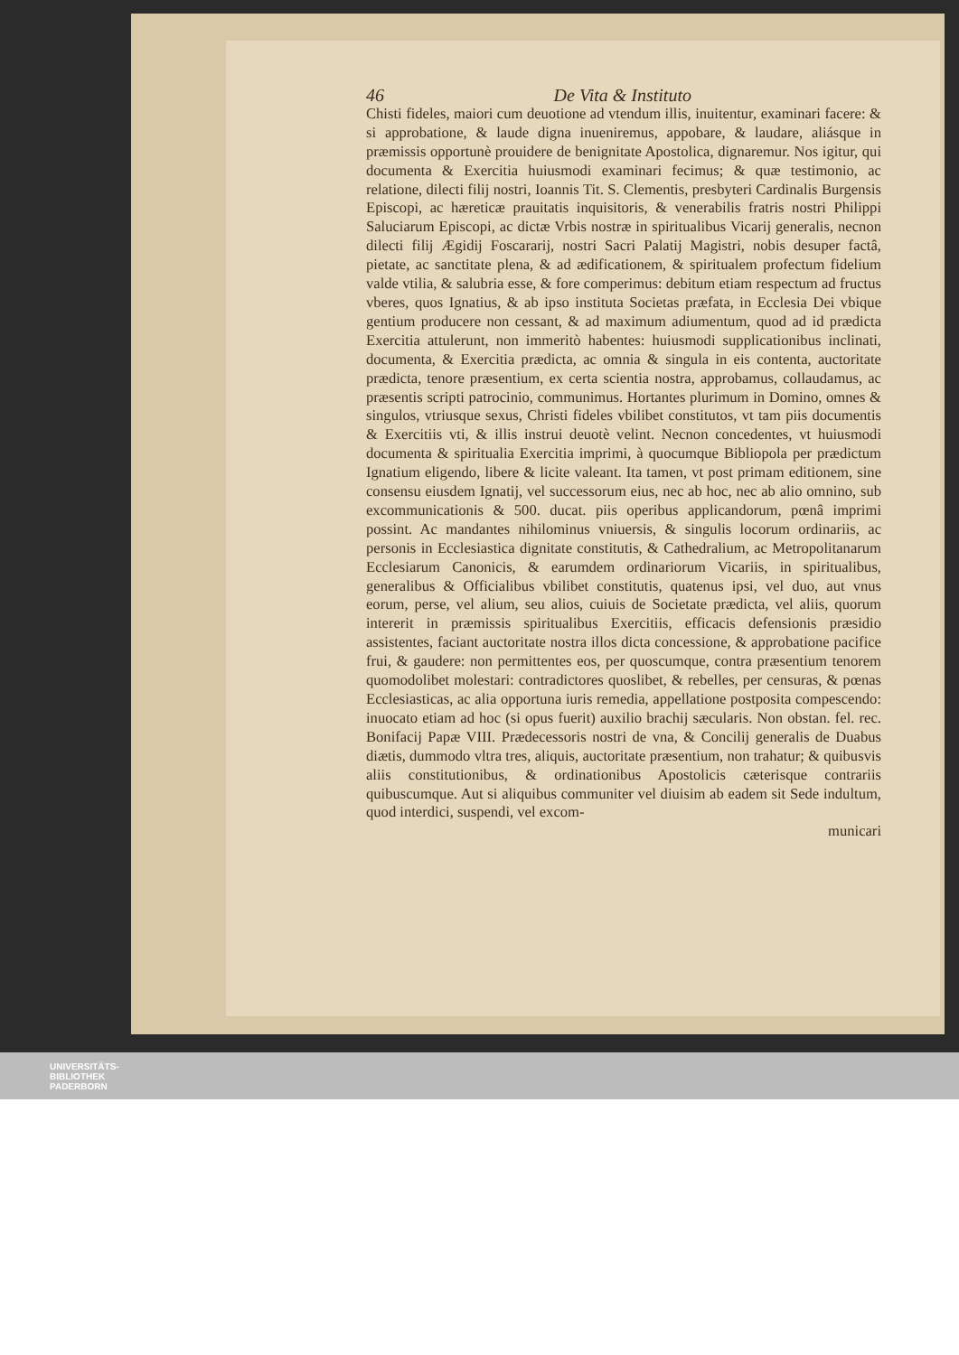46 De Vita & Instituto
Chisti fideles, maiori cum deuotione ad vtendum illis, inuitentur, examinari facere: & si approbatione, & laude digna inueniremus, appobare, & laudare, aliásque in præmissis opportunè prouidere de benignitate Apostolica, dignaremur. Nos igitur, qui documenta & Exercitia huiusmodi examinari fecimus; & quæ testimonio, ac relatione, dilecti filij nostri, Ioannis Tit. S. Clementis, presbyteri Cardinalis Burgensis Episcopi, ac hæreticæ prauitatis inquisitoris, & venerabilis fratris nostri Philippi Saluciarum Episcopi, ac dictæ Vrbis nostræ in spiritualibus Vicarij generalis, necnon dilecti filij Ægidij Foscararij, nostri Sacri Palatij Magistri, nobis desuper factâ, pietate, ac sanctitate plena, & ad ædificationem, & spiritualem profectum fidelium valde vtilia, & salubria esse, & fore comperimus: debitum etiam respectum ad fructus vberes, quos Ignatius, & ab ipso instituta Societas præfata, in Ecclesia Dei vbique gentium producere non cessant, & ad maximum adiumentum, quod ad id prædicta Exercitia attulerunt, non immeritò habentes: huiusmodi supplicationibus inclinati, documenta, & Exercitia prædicta, ac omnia & singula in eis contenta, auctoritate prædicta, tenore præsentium, ex certa scientia nostra, approbamus, collaudamus, ac præsentis scripti patrocinio, communimus. Hortantes plurimum in Domino, omnes & singulos, vtriusque sexus, Christi fideles vbilibet constitutos, vt tam piis documentis & Exercitiis vti, & illis instrui deuotè velint. Necnon concedentes, vt huiusmodi documenta & spiritualia Exercitia imprimi, à quocumque Bibliopola per prædictum Ignatium eligendo, libere & licite valeant. Ita tamen, vt post primam editionem, sine consensu eiusdem Ignatij, vel successorum eius, nec ab hoc, nec ab alio omnino, sub excommunicationis & 500. ducat. piis operibus applicandorum, pœnâ imprimi possint. Ac mandantes nihilominus vniuersis, & singulis locorum ordinariis, ac personis in Ecclesiastica dignitate constitutis, & Cathedralium, ac Metropolitanarum Ecclesiarum Canonicis, & earumdem ordinariorum Vicariis, in spiritualibus, generalibus & Officialibus vbilibet constitutis, quatenus ipsi, vel duo, aut vnus eorum, perse, vel alium, seu alios, cuiuis de Societate prædicta, vel aliis, quorum intererit in præmissis spiritualibus Exercitiis, efficacis defensionis præsidio assistentes, faciant auctoritate nostra illos dicta concessione, & approbatione pacifice frui, & gaudere: non permittentes eos, per quoscumque, contra præsentium tenorem quomodolibet molestari: contradictores quoslibet, & rebelles, per censuras, & pœnas Ecclesiasticas, ac alia opportuna iuris remedia, appellatione postposita compescendo: inuocato etiam ad hoc (si opus fuerit) auxilio brachij sæcularis. Non obstan. fel. rec. Bonifacij Papæ VIII. Prædecessoris nostri de vna, & Concilij generalis de Duabus diætis, dummodo vltra tres, aliquis, auctoritate præsentium, non trahatur; & quibusvis aliis constitutionibus, & ordinationibus Apostolicis cæterisque contrariis quibuscumque. Aut si aliquibus communiter vel diuisim ab eadem sit Sede indultum, quod interdici, suspendi, vel excom-
municari
UNIVERSITÄTS-
BIBLIOTHEK
PADERBORN